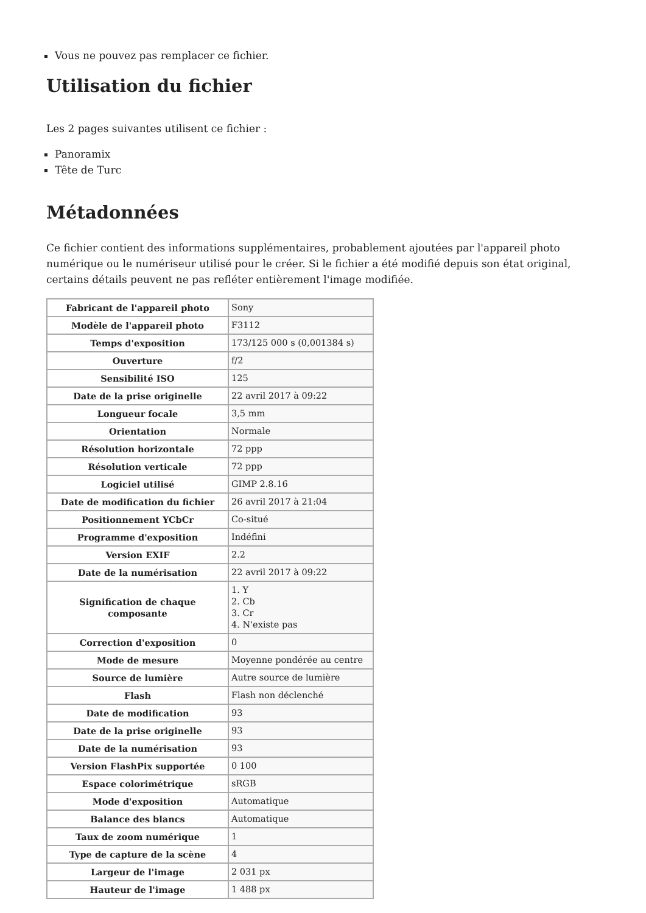Vous ne pouvez pas remplacer ce fichier.
Utilisation du fichier
Les 2 pages suivantes utilisent ce fichier :
Panoramix
Tête de Turc
Métadonnées
Ce fichier contient des informations supplémentaires, probablement ajoutées par l'appareil photo numérique ou le numériseur utilisé pour le créer. Si le fichier a été modifié depuis son état original, certains détails peuvent ne pas refléter entièrement l'image modifiée.
| Fabricant de l'appareil photo | Sony |
| Modèle de l'appareil photo | F3112 |
| Temps d'exposition | 173/125 000 s (0,001384 s) |
| Ouverture | f/2 |
| Sensibilité ISO | 125 |
| Date de la prise originelle | 22 avril 2017 à 09:22 |
| Longueur focale | 3,5 mm |
| Orientation | Normale |
| Résolution horizontale | 72 ppp |
| Résolution verticale | 72 ppp |
| Logiciel utilisé | GIMP 2.8.16 |
| Date de modification du fichier | 26 avril 2017 à 21:04 |
| Positionnement YCbCr | Co-situé |
| Programme d'exposition | Indéfini |
| Version EXIF | 2.2 |
| Date de la numérisation | 22 avril 2017 à 09:22 |
| Signification de chaque composante | 1. Y 2. Cb 3. Cr 4. N'existe pas |
| Correction d'exposition | 0 |
| Mode de mesure | Moyenne pondérée au centre |
| Source de lumière | Autre source de lumière |
| Flash | Flash non déclenché |
| Date de modification | 93 |
| Date de la prise originelle | 93 |
| Date de la numérisation | 93 |
| Version FlashPix supportée | 0 100 |
| Espace colorimétrique | sRGB |
| Mode d'exposition | Automatique |
| Balance des blancs | Automatique |
| Taux de zoom numérique | 1 |
| Type de capture de la scène | 4 |
| Largeur de l'image | 2 031 px |
| Hauteur de l'image | 1 488 px |